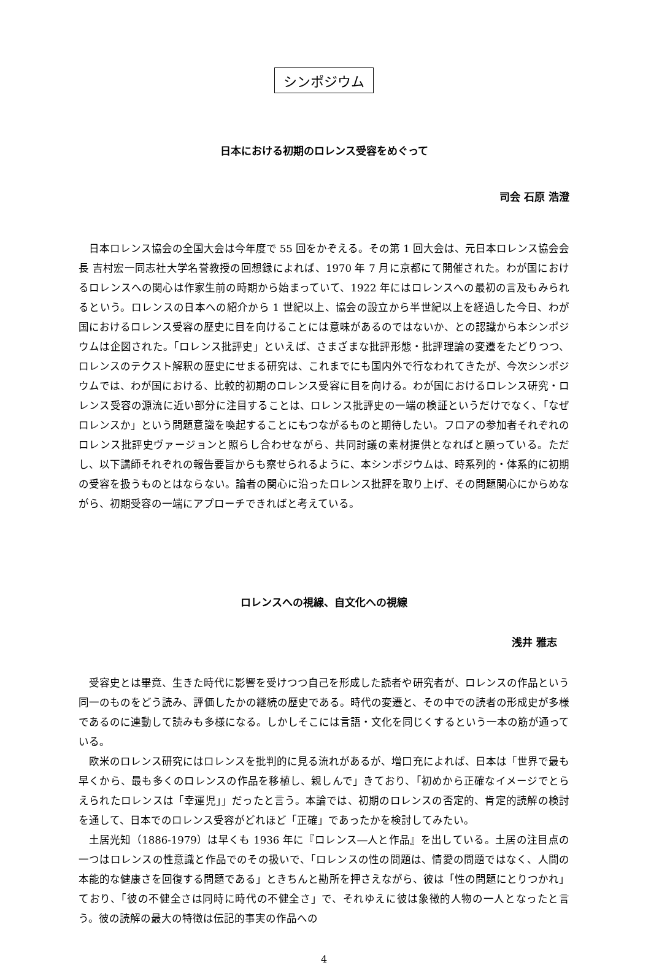シンポジウム
日本における初期のロレンス受容をめぐって
司会 石原 浩澄
日本ロレンス協会の全国大会は今年度で 55 回をかぞえる。その第 1 回大会は、元日本ロレンス協会会長 吉村宏一同志社大学名誉教授の回想録によれば、1970 年 7 月に京都にて開催された。わが国におけるロレンスへの関心は作家生前の時期から始まっていて、1922 年にはロレンスへの最初の言及もみられるという。ロレンスの日本への紹介から 1 世紀以上、協会の設立から半世紀以上を経過した今日、わが国におけるロレンス受容の歴史に目を向けることには意味があるのではないか、との認識から本シンポジウムは企図された。「ロレンス批評史」といえば、さまざまな批評形態・批評理論の変遷をたどりつつ、ロレンスのテクスト解釈の歴史にせまる研究は、これまでにも国内外で行なわれてきたが、今次シンポジウムでは、わが国における、比較的初期のロレンス受容に目を向ける。わが国におけるロレンス研究・ロレンス受容の源流に近い部分に注目することは、ロレンス批評史の一端の検証というだけでなく、「なぜロレンスか」という問題意識を喚起することにもつながるものと期待したい。フロアの参加者それぞれのロレンス批評史ヴァージョンと照らし合わせながら、共同討議の素材提供となればと願っている。ただし、以下講師それぞれの報告要旨からも察せられるように、本シンポジウムは、時系列的・体系的に初期の受容を扱うものとはならない。論者の関心に沿ったロレンス批評を取り上げ、その問題関心にからめながら、初期受容の一端にアプローチできればと考えている。
ロレンスへの視線、自文化への視線
浅井 雅志
受容史とは畢竟、生きた時代に影響を受けつつ自己を形成した読者や研究者が、ロレンスの作品という同一のものをどう読み、評価したかの継続の歴史である。時代の変遷と、その中での読者の形成史が多様であるのに連動して読みも多様になる。しかしそこには言語・文化を同じくするという一本の筋が通っている。
欧米のロレンス研究にはロレンスを批判的に見る流れがあるが、増口充によれば、日本は「世界で最も早くから、最も多くのロレンスの作品を移植し、親しんで」きており、「初めから正確なイメージでとらえられたロレンスは「幸運児」」だったと言う。本論では、初期のロレンスの否定的、肯定的読解の検討を通して、日本でのロレンス受容がどれほど「正確」であったかを検討してみたい。
土居光知（1886-1979）は早くも 1936 年に『ロレンス―人と作品』を出している。土居の注目点の一つはロレンスの性意識と作品でのその扱いで、「ロレンスの性の問題は、情愛の問題ではなく、人間の本能的な健康さを回復する問題である」ときちんと勘所を押さえながら、彼は「性の問題にとりつかれ」ており、「彼の不健全さは同時に時代の不健全さ」で、それゆえに彼は象徴的人物の一人となったと言う。彼の読解の最大の特徴は伝記的事実の作品への
4